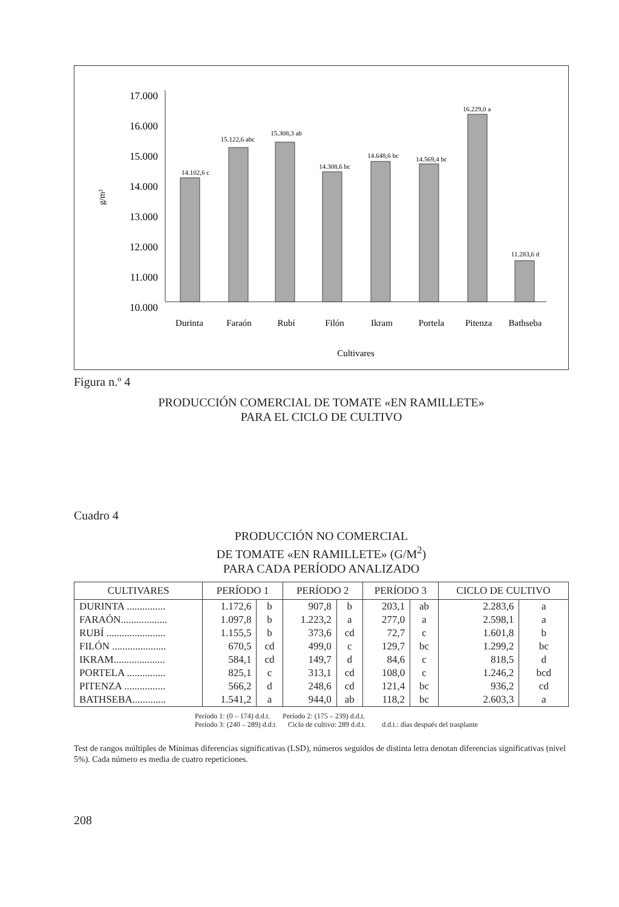17.000
16.000
15.000
14.000
13.000
12.000
11.000
10.000
g/m²
14.102,6 c
15.122,6 abc
15.308,3 ab
14.308,6 bc
14.648,6 bc
14.569,4 bc
16.229,0 a
11.283,6 d
Durinta
Faraón
Rubí
Filón
Ikram
Portela
Pitenza
Bathseba
Cultivares
Figura n.º 4
PRODUCCIÓN COMERCIAL DE TOMATE «EN RAMILLETE»
PARA EL CICLO DE CULTIVO
Cuadro 4
PRODUCCIÓN NO COMERCIAL
DE TOMATE «EN RAMILLETE» (G/M<sup>2</sup>)
PARA CADA PERÍODO ANALIZADO
| CULTIVARES | PERÍODO 1 | | PERÍODO 2 | | PERÍODO 3 | | CICLO DE CULTIVO | |
| --- | --- | --- | --- | --- | --- | --- | --- | --- |
| DURINTA ............... | 1.172,6 | b | 907,8 | b | 203,1 | ab | 2.283,6 | a |
| FARAÓN.................. | 1.097,8 | b | 1.223,2 | a | 277,0 | a | 2.598,1 | a |
| RUBÍ ....................... | 1.155,5 | b | 373,6 | cd | 72,7 | c | 1.601,8 | b |
| FILÓN ..................... | 670,5 | cd | 499,0 | c | 129,7 | bc | 1.299,2 | bc |
| IKRAM.................... | 584,1 | cd | 149,7 | d | 84,6 | c | 818,5 | d |
| PORTELA ............... | 825,1 | c | 313,1 | cd | 108,0 | c | 1.246,2 | bcd |
| PITENZA ................ | 566,2 | d | 248,6 | cd | 121,4 | bc | 936,2 | cd |
| BATHSEBA............. | 1.541,2 | a | 944,0 | ab | 118,2 | bc | 2.603,3 | a |
Período 1: (0 – 174) d.d.t. Período 2: (175 – 239) d.d.t.
Período 3: (240 – 289) d.d.t Ciclo de cultivo: 289 d.d.t. d.d.t.: días después del trasplante
Test de rangos múltiples de Mínimas diferencias significativas (LSD), números seguidos de distinta letra denotan diferencias significativas (nivel 5%). Cada número es media de cuatro repeticiones.
208